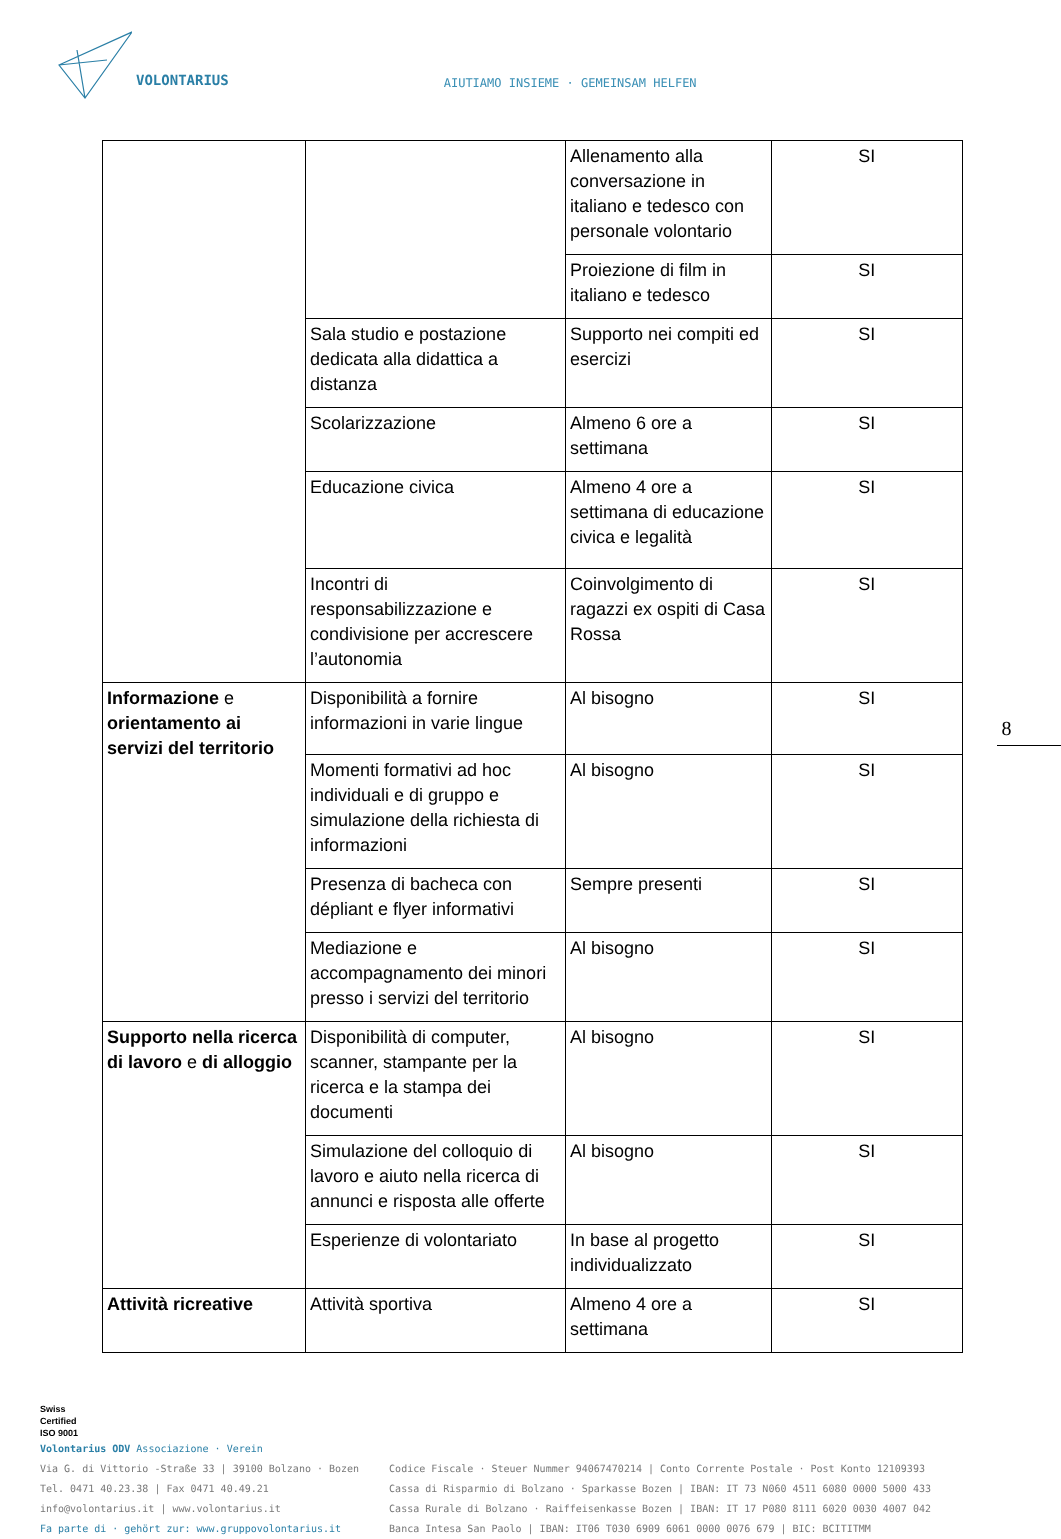VOLONTARIUS
AIUTIAMO INSIEME · GEMEINSAM HELFEN
| | | Allenamento alla conversazione in italiano e tedesco con personale volontario | SI |
| | | Proiezione di film in italiano e tedesco | SI |
| | Sala studio e postazione dedicata alla didattica a distanza | Supporto nei compiti ed esercizi | SI |
| | Scolarizzazione | Almeno 6 ore a settimana | SI |
| | Educazione civica | Almeno 4 ore a settimana di educazione civica e legalità | SI |
| | Incontri di responsabilizzazione e condivisione per accrescere l’autonomia | Coinvolgimento di ragazzi ex ospiti di Casa Rossa | SI |
| Informazione e orientamento ai servizi del territorio | Disponibilità a fornire informazioni in varie lingue | Al bisogno | SI |
| | Momenti formativi ad hoc individuali e di gruppo e simulazione della richiesta di informazioni | Al bisogno | SI |
| | Presenza di bacheca con dépliant e flyer informativi | Sempre presenti | SI |
| | Mediazione e accompagnamento dei minori presso i servizi del territorio | Al bisogno | SI |
| Supporto nella ricerca di lavoro e di alloggio | Disponibilità di computer, scanner, stampante per la ricerca e la stampa dei documenti | Al bisogno | SI |
| | Simulazione del colloquio di lavoro e aiuto nella ricerca di annunci e risposta alle offerte | Al bisogno | SI |
| | Esperienze di volontariato | In base al progetto individualizzato | SI |
| Attività ricreative | Attività sportiva | Almeno 4 ore a settimana | SI |
8
Swiss
Certified
ISO 9001
Volontarius ODV Associazione · Verein
Via G. di Vittorio -Straße 33 | 39100 Bolzano · Bozen
Tel. 0471 40.23.38 | Fax 0471 40.49.21
info@volontarius.it | www.volontarius.it
Fa parte di · gehört zur: www.gruppovolontarius.it
Codice Fiscale · Steuer Nummer 94067470214 | Conto Corrente Postale · Post Konto 12109393
Cassa di Risparmio di Bolzano · Sparkasse Bozen | IBAN: IT 73 N060 4511 6080 0000 5000 433
Cassa Rurale di Bolzano · Raiffeisenkasse Bozen | IBAN: IT 17 P080 8111 6020 0030 4007 042
Banca Intesa San Paolo | IBAN: IT06 T030 6909 6061 0000 0076 679 | BIC: BCITITMM